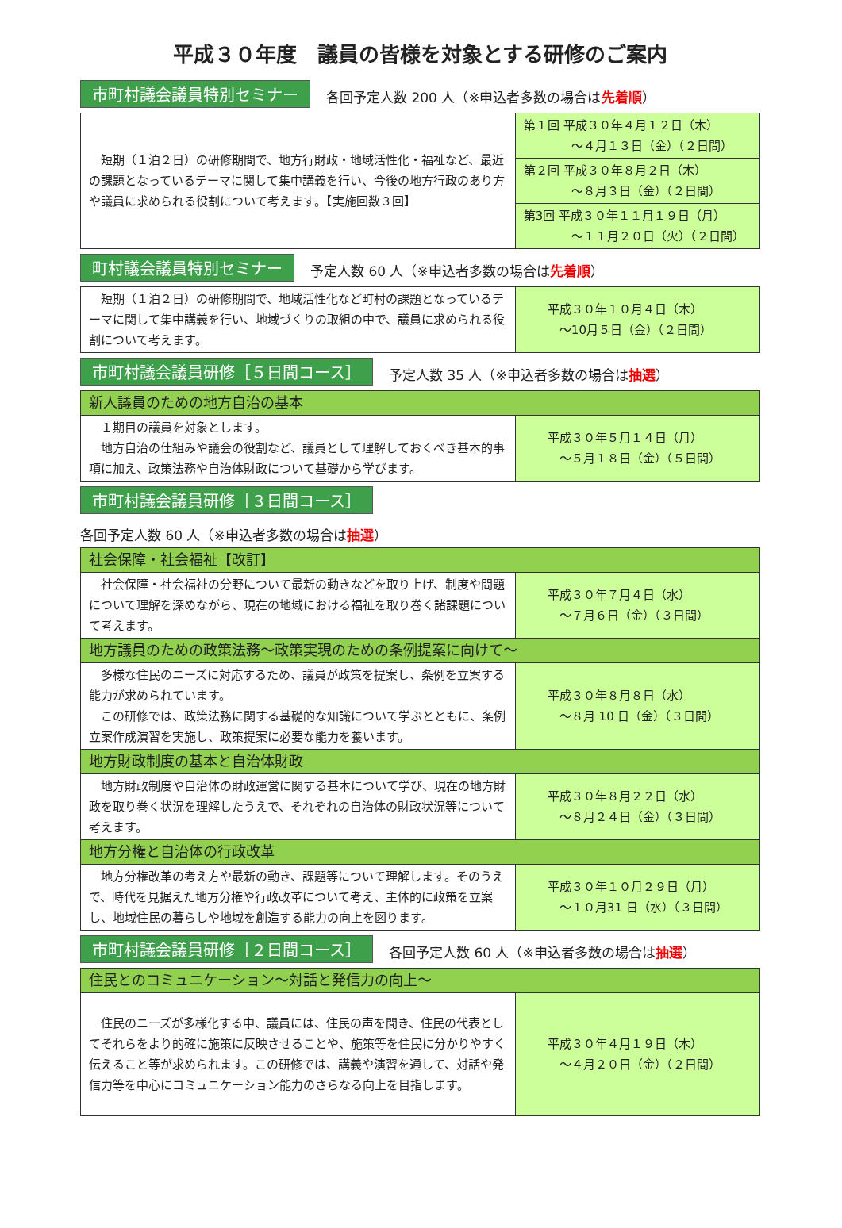平成３０年度　議員の皆様を対象とする研修のご案内
市町村議会議員特別セミナー 各回予定人数 200 人（※申込者多数の場合は先着順）
| 短期（１泊２日）の研修期間で、地方行財政・地域活性化・福祉など、最近の課題となっているテーマに関して集中講義を行い、今後の地方行政のあり方や議員に求められる役割について考えます。【実施回数３回】 | 第１回 平成３０年４月１２日（木） ～４月１３日（金）（２日間） |
| | 第２回 平成３０年８月２日（木） ～８月３日（金）（２日間） |
| | 第3回 平成３０年１１月１９日（月） ～１１月２０日（火）（２日間） |
町村議会議員特別セミナー 予定人数 60 人（※申込者多数の場合は先着順）
| 短期（１泊２日）の研修期間で、地域活性化など町村の課題となっているテーマに関して集中講義を行い、地域づくりの取組の中で、議員に求められる役割について考えます。 | 平成３０年１０月４日（木） ～10月５日（金）（２日間） |
市町村議会議員研修［５日間コース］ 予定人数 35 人（※申込者多数の場合は抽選）
| 新人議員のための地方自治の基本 | |
| １期目の議員を対象とします。 地方自治の仕組みや議会の役割など、議員として理解しておくべき基本的事項に加え、政策法務や自治体財政について基礎から学びます。 | 平成３０年５月１４日（月） ～５月１８日（金）（５日間） |
市町村議会議員研修［３日間コース］
各回予定人数 60 人（※申込者多数の場合は抽選）
| 社会保障・社会福祉【改訂】 | |
| 社会保障・社会福祉の分野について最新の動きなどを取り上げ、制度や問題について理解を深めながら、現在の地域における福祉を取り巻く諸課題について考えます。 | 平成３０年７月４日（水） ～７月６日（金）（３日間） |
| 地方議員のための政策法務～政策実現のための条例提案に向けて～ | |
| 多様な住民のニーズに対応するため、議員が政策を提案し、条例を立案する能力が求められています。 この研修では、政策法務に関する基礎的な知識について学ぶとともに、条例立案作成演習を実施し、政策提案に必要な能力を養います。 | 平成３０年８月８日（水） ～８月 10 日（金）（３日間） |
| 地方財政制度の基本と自治体財政 | |
| 地方財政制度や自治体の財政運営に関する基本について学び、現在の地方財政を取り巻く状況を理解したうえで、それぞれの自治体の財政状況等について考えます。 | 平成３０年８月２２日（水） ～８月２４日（金）（３日間） |
| 地方分権と自治体の行政改革 | |
| 地方分権改革の考え方や最新の動き、課題等について理解します。そのうえで、時代を見据えた地方分権や行政改革について考え、主体的に政策を立案し、地域住民の暮らしや地域を創造する能力の向上を図ります。 | 平成３０年１０月２９日（月） ～１０月31 日（水）（３日間） |
市町村議会議員研修［２日間コース］ 各回予定人数 60 人（※申込者多数の場合は抽選）
| 住民とのコミュニケーション～対話と発信力の向上～ | |
| 住民のニーズが多様化する中、議員には、住民の声を聞き、住民の代表としてそれらをより的確に施策に反映させることや、施策等を住民に分かりやすく伝えること等が求められます。この研修では、講義や演習を通して、対話や発信力等を中心にコミュニケーション能力のさらなる向上を目指します。 | 平成３０年４月１９日（木） ～４月２０日（金）（２日間） |